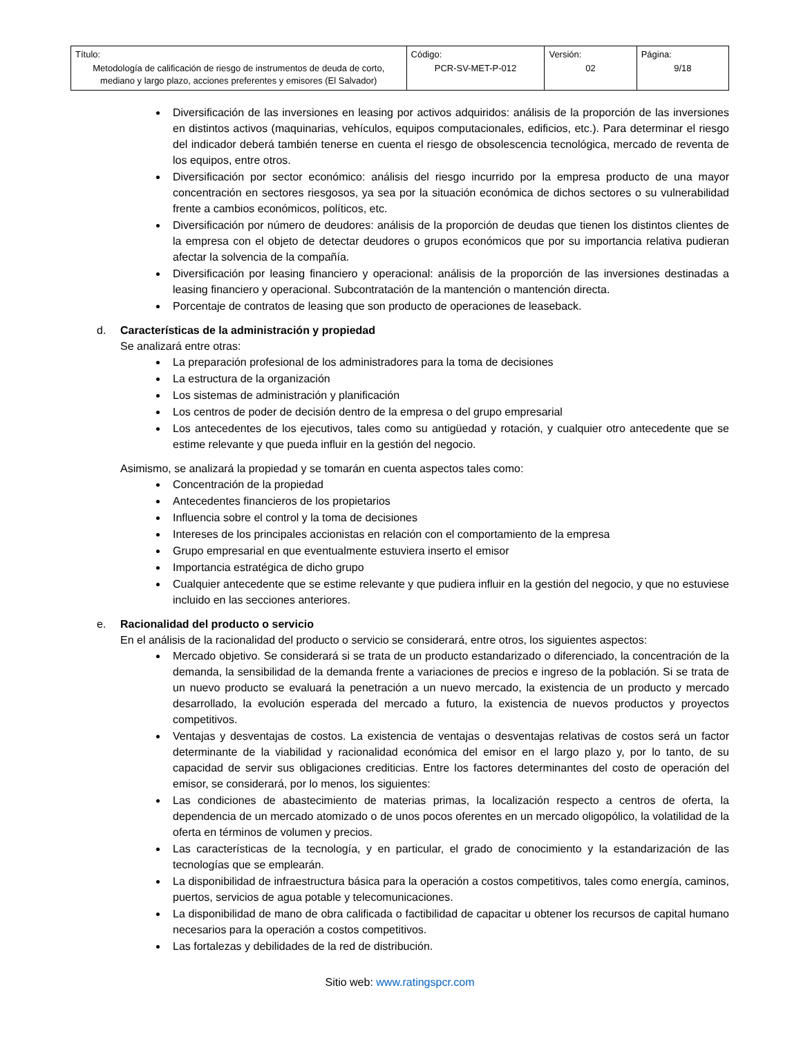| Título: Metodología de calificación de riesgo de instrumentos de deuda de corto, mediano y largo plazo, acciones preferentes y emisores (El Salvador) | Código: PCR-SV-MET-P-012 | Versión: 02 | Página: 9/18 |
Diversificación de las inversiones en leasing por activos adquiridos: análisis de la proporción de las inversiones en distintos activos (maquinarias, vehículos, equipos computacionales, edificios, etc.). Para determinar el riesgo del indicador deberá también tenerse en cuenta el riesgo de obsolescencia tecnológica, mercado de reventa de los equipos, entre otros.
Diversificación por sector económico: análisis del riesgo incurrido por la empresa producto de una mayor concentración en sectores riesgosos, ya sea por la situación económica de dichos sectores o su vulnerabilidad frente a cambios económicos, políticos, etc.
Diversificación por número de deudores: análisis de la proporción de deudas que tienen los distintos clientes de la empresa con el objeto de detectar deudores o grupos económicos que por su importancia relativa pudieran afectar la solvencia de la compañía.
Diversificación por leasing financiero y operacional: análisis de la proporción de las inversiones destinadas a leasing financiero y operacional. Subcontratación de la mantención o mantención directa.
Porcentaje de contratos de leasing que son producto de operaciones de leaseback.
d. Características de la administración y propiedad
Se analizará entre otras:
La preparación profesional de los administradores para la toma de decisiones
La estructura de la organización
Los sistemas de administración y planificación
Los centros de poder de decisión dentro de la empresa o del grupo empresarial
Los antecedentes de los ejecutivos, tales como su antigüedad y rotación, y cualquier otro antecedente que se estime relevante y que pueda influir en la gestión del negocio.
Asimismo, se analizará la propiedad y se tomarán en cuenta aspectos tales como:
Concentración de la propiedad
Antecedentes financieros de los propietarios
Influencia sobre el control y la toma de decisiones
Intereses de los principales accionistas en relación con el comportamiento de la empresa
Grupo empresarial en que eventualmente estuviera inserto el emisor
Importancia estratégica de dicho grupo
Cualquier antecedente que se estime relevante y que pudiera influir en la gestión del negocio, y que no estuviese incluido en las secciones anteriores.
e. Racionalidad del producto o servicio
En el análisis de la racionalidad del producto o servicio se considerará, entre otros, los siguientes aspectos:
Mercado objetivo. Se considerará si se trata de un producto estandarizado o diferenciado, la concentración de la demanda, la sensibilidad de la demanda frente a variaciones de precios e ingreso de la población. Si se trata de un nuevo producto se evaluará la penetración a un nuevo mercado, la existencia de un producto y mercado desarrollado, la evolución esperada del mercado a futuro, la existencia de nuevos productos y proyectos competitivos.
Ventajas y desventajas de costos. La existencia de ventajas o desventajas relativas de costos será un factor determinante de la viabilidad y racionalidad económica del emisor en el largo plazo y, por lo tanto, de su capacidad de servir sus obligaciones crediticias. Entre los factores determinantes del costo de operación del emisor, se considerará, por lo menos, los siguientes:
Las condiciones de abastecimiento de materias primas, la localización respecto a centros de oferta, la dependencia de un mercado atomizado o de unos pocos oferentes en un mercado oligopólico, la volatilidad de la oferta en términos de volumen y precios.
Las características de la tecnología, y en particular, el grado de conocimiento y la estandarización de las tecnologías que se emplearán.
La disponibilidad de infraestructura básica para la operación a costos competitivos, tales como energía, caminos, puertos, servicios de agua potable y telecomunicaciones.
La disponibilidad de mano de obra calificada o factibilidad de capacitar u obtener los recursos de capital humano necesarios para la operación a costos competitivos.
Las fortalezas y debilidades de la red de distribución.
Sitio web: www.ratingspcr.com